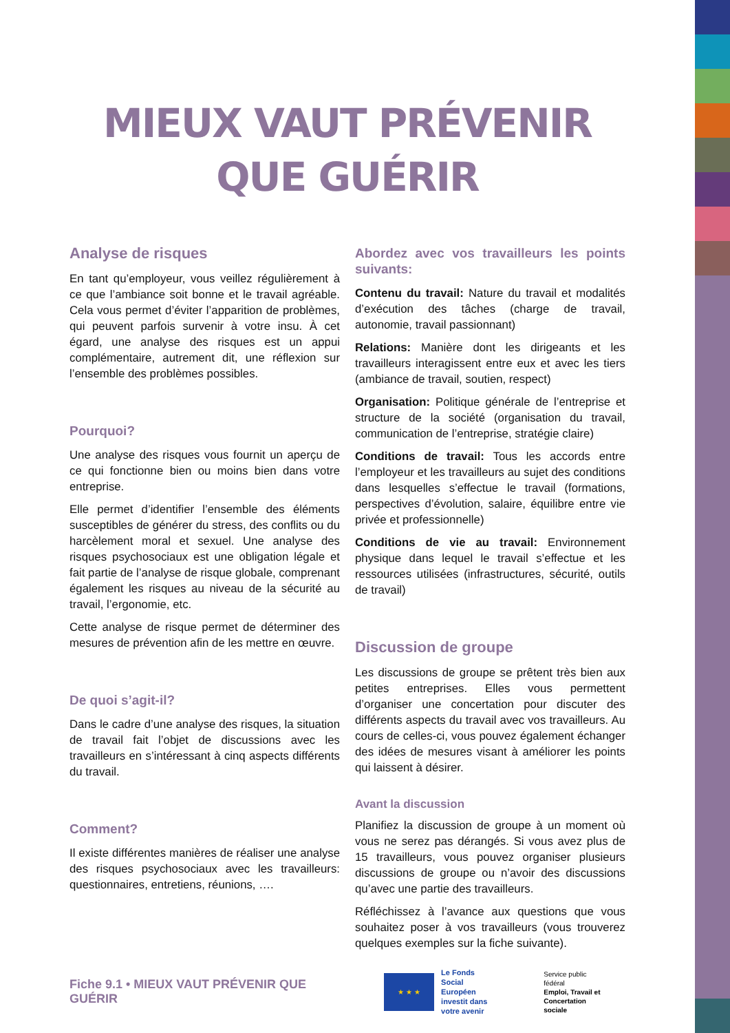MIEUX VAUT PRÉVENIR
QUE GUÉRIR
Analyse de risques
En tant qu’employeur, vous veillez régulièrement à ce que l’ambiance soit bonne et le travail agréable. Cela vous permet d’éviter l’apparition de problèmes, qui peuvent parfois survenir à votre insu. À cet égard, une analyse des risques est un appui complémentaire, autrement dit, une réflexion sur l’ensemble des problèmes possibles.
Pourquoi?
Une analyse des risques vous fournit un aperçu de ce qui fonctionne bien ou moins bien dans votre entreprise.
Elle permet d’identifier l’ensemble des éléments susceptibles de générer du stress, des conflits ou du harcèlement moral et sexuel. Une analyse des risques psychosociaux est une obligation légale et fait partie de l’analyse de risque globale, comprenant également les risques au niveau de la sécurité au travail, l’ergonomie, etc.
Cette analyse de risque permet de déterminer des mesures de prévention afin de les mettre en œuvre.
De quoi s’agit-il?
Dans le cadre d’une analyse des risques, la situation de travail fait l’objet de discussions avec les travailleurs en s’intéressant à cinq aspects différents du travail.
Comment?
Il existe différentes manières de réaliser une analyse des risques psychosociaux avec les travailleurs: questionnaires, entretiens, réunions, ….
Abordez avec vos travailleurs les points suivants:
Contenu du travail: Nature du travail et modalités d’exécution des tâches (charge de travail, autonomie, travail passionnant)
Relations: Manière dont les dirigeants et les travailleurs interagissent entre eux et avec les tiers (ambiance de travail, soutien, respect)
Organisation: Politique générale de l’entreprise et structure de la société (organisation du travail, communication de l’entreprise, stratégie claire)
Conditions de travail: Tous les accords entre l’employeur et les travailleurs au sujet des conditions dans lesquelles s’effectue le travail (formations, perspectives d’évolution, salaire, équilibre entre vie privée et professionnelle)
Conditions de vie au travail: Environnement physique dans lequel le travail s’effectue et les ressources utilisées (infrastructures, sécurité, outils de travail)
Discussion de groupe
Les discussions de groupe se prêtent très bien aux petites entreprises. Elles vous permettent d’organiser une concertation pour discuter des différents aspects du travail avec vos travailleurs. Au cours de celles-ci, vous pouvez également échanger des idées de mesures visant à améliorer les points qui laissent à désirer.
Avant la discussion
Planifiez la discussion de groupe à un moment où vous ne serez pas dérangés. Si vous avez plus de 15 travailleurs, vous pouvez organiser plusieurs discussions de groupe ou n’avoir des discussions qu’avec une partie des travailleurs.
Réfléchissez à l’avance aux questions que vous souhaitez poser à vos travailleurs (vous trouverez quelques exemples sur la fiche suivante).
Fiche 9.1 • MIEUX VAUT PRÉVENIR QUE GUÉRIR
★ ★ ★
Le Fonds
Social Européen
investit dans
votre avenir
Service public fédéral
Emploi, Travail et
Concertation sociale